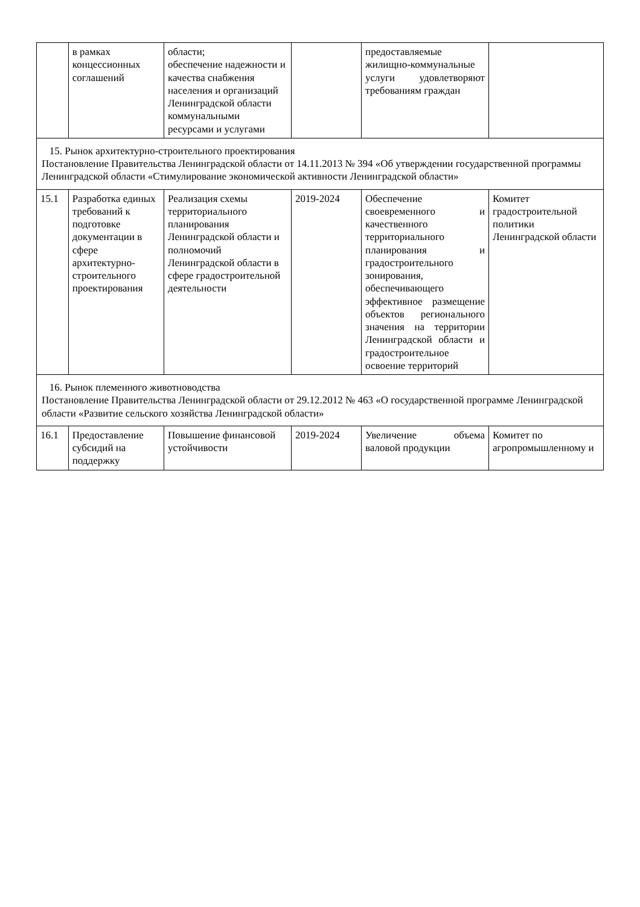| | в рамках концессионных соглашений | области; обеспечение надежности и качества снабжения населения и организаций Ленинградской области коммунальными ресурсами и услугами | | предоставляемые жилищно-коммунальные услуги удовлетворяют требованиям граждан | |
| 15. Рынок архитектурно-строительного проектирования Постановление Правительства Ленинградской области от 14.11.2013 № 394 «Об утверждении государственной программы Ленинградской области «Стимулирование экономической активности Ленинградской области» | | | | | |
| 15.1 | Разработка единых требований к подготовке документации в сфере архитектурно-строительного проектирования | Реализация схемы территориального планирования Ленинградской области и полномочий Ленинградской области в сфере градостроительной деятельности | 2019-2024 | Обеспечение своевременного и качественного территориального планирования и градостроительного зонирования, обеспечивающего эффективное размещение объектов регионального значения на территории Ленинградской области и градостроительное освоение территорий | Комитет градостроительной политики Ленинградской области |
| 16. Рынок племенного животноводства Постановление Правительства Ленинградской области от 29.12.2012 № 463 «О государственной программе Ленинградской области «Развитие сельского хозяйства Ленинградской области» | | | | | |
| 16.1 | Предоставление субсидий на поддержку | Повышение финансовой устойчивости | 2019-2024 | Увеличение объема валовой продукции | Комитет по агропромышленному и |